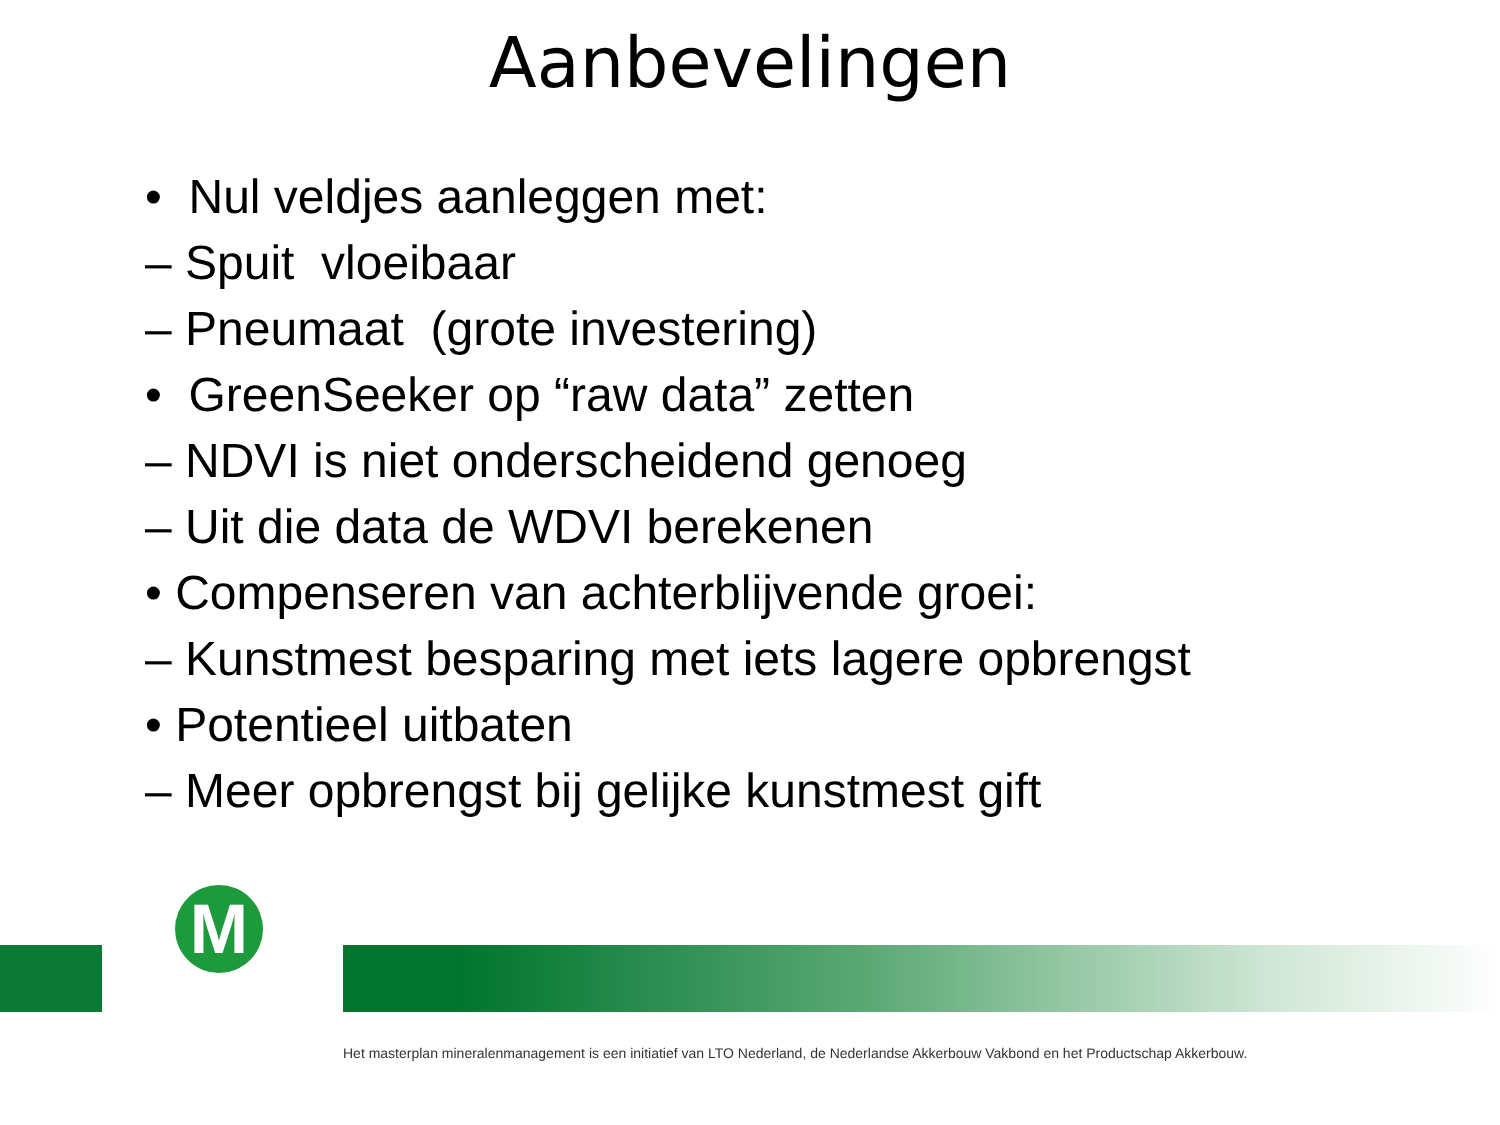Aanbevelingen
• Nul veldjes aanleggen met:
– Spuit vloeibaar
– Pneumaat (grote investering)
• GreenSeeker op “raw data” zetten
– NDVI is niet onderscheidend genoeg
– Uit die data de WDVI berekenen
• Compenseren van achterblijvende groei:
– Kunstmest besparing met iets lagere opbrengst
• Potentieel uitbaten
– Meer opbrengst bij gelijke kunstmest gift
M
Het masterplan mineralenmanagement is een initiatief van LTO Nederland, de Nederlandse Akkerbouw Vakbond en het Productschap Akkerbouw.